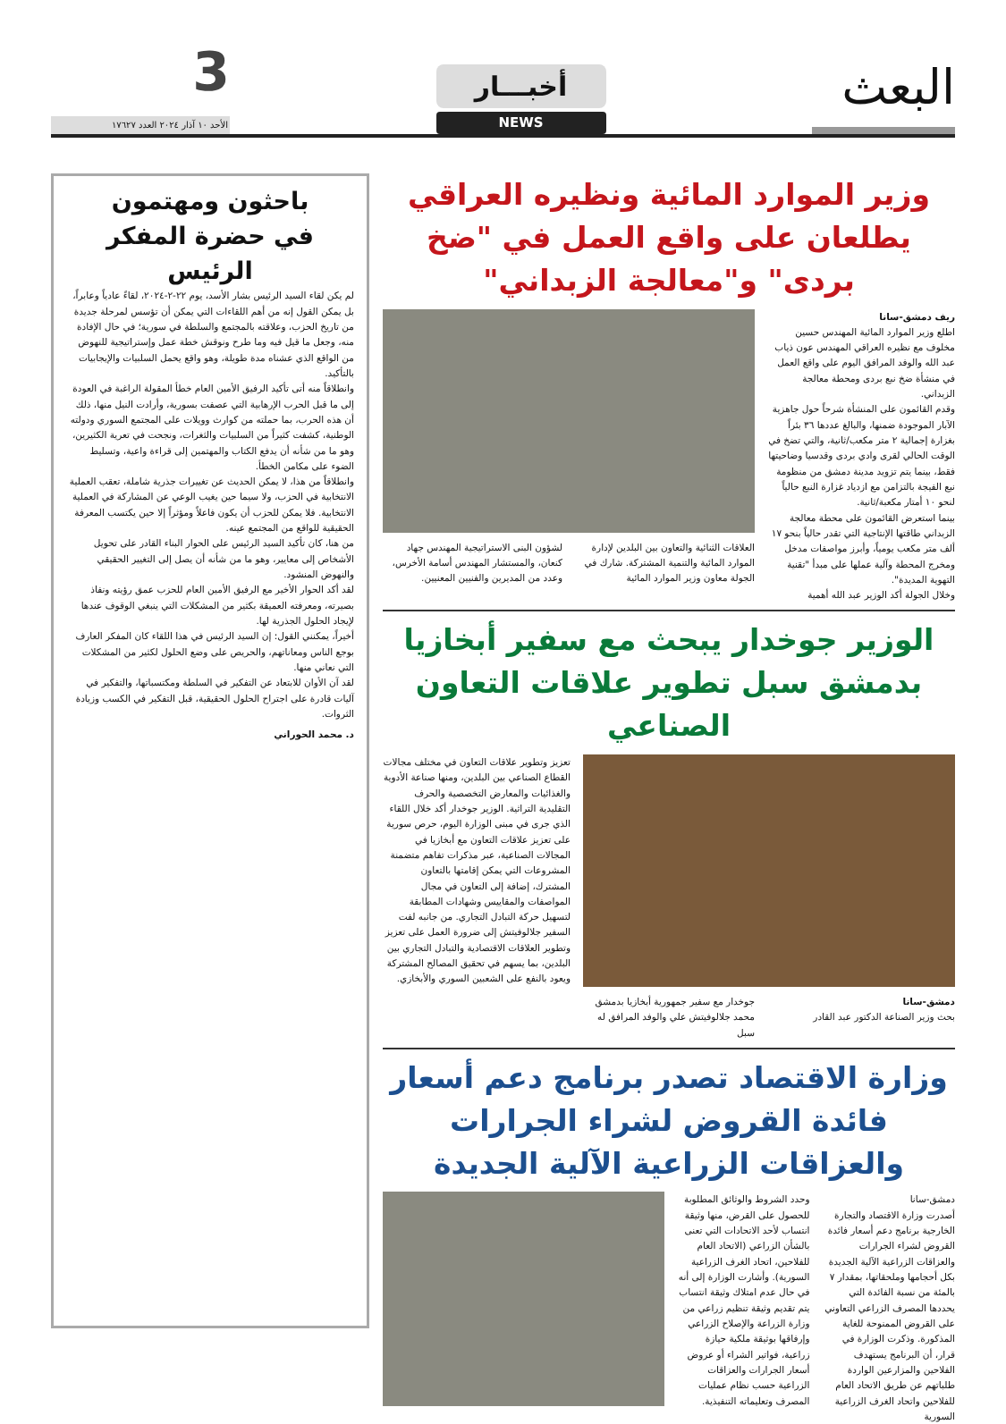البعث
أخبـــار
NEWS
3
الأحد ١٠ آذار ٢٠٢٤ العدد ١٧٦٢٧
وزير الموارد المائية ونظيره العراقي يطلعان على واقع العمل في "ضخ بردى" و"معالجة الزبداني"
ريف دمشق-سانا
اطلع وزير الموارد المائية المهندس حسين مخلوف مع نظيره العراقي المهندس عون ذياب عبد الله والوفد المرافق اليوم على واقع العمل في منشأة ضخ نبع بردى ومحطة معالجة الزبداني.
وقدم القائمون على المنشأة شرحاً حول جاهزية الآبار الموجودة ضمنها، والبالغ عددها ٣٦ بئراً بغزارة إجمالية ٢ متر مكعب/ثانية، والتي تضخ في الوقت الحالي لقرى وادي بردى وقدسيا وضاحيتها فقط، بينما يتم تزويد مدينة دمشق من منظومة نبع الفيجة بالتزامن مع ازدياد غزارة النبع حالياً لنحو ١٠ أمتار مكعبة/ثانية.
بينما استعرض القائمون على محطة معالجة الزبداني طاقتها الإنتاجية التي تقدر حالياً بنحو ١٧ ألف متر مكعب يومياً، وأبرز مواصفات مدخل ومخرج المحطة وآلية عملها على مبدأ "تقنية التهوية المديدة".
وخلال الجولة أكد الوزير عبد الله أهمية
العلاقات الثنائية والتعاون بين البلدين لإدارة الموارد المائية والتنمية المشتركة. شارك في الجولة معاون وزير الموارد المائية
لشؤون البنى الاستراتيجية المهندس جهاد كنعان، والمستشار المهندس أسامة الأخرس، وعدد من المديرين والفنيين المعنيين.
الوزير جوخدار يبحث مع سفير أبخازيا بدمشق سبل تطوير علاقات التعاون الصناعي
دمشق-سانا
بحث وزير الصناعة الدكتور عبد القادر
جوخدار مع سفير جمهورية أبخازيا بدمشق محمد جلالوفيتش علي والوفد المرافق له سبل
تعزيز وتطوير علاقات التعاون في مختلف مجالات القطاع الصناعي بين البلدين، ومنها صناعة الأدوية والغذائيات والمعارض التخصصية والحرف التقليدية التراثية. الوزير جوخدار أكد خلال اللقاء الذي جرى في مبنى الوزارة اليوم، حرص سورية على تعزيز علاقات التعاون مع أبخازيا في المجالات الصناعية، عبر مذكرات تفاهم متضمنة المشروعات التي يمكن إقامتها بالتعاون المشترك، إضافة إلى التعاون في مجال المواصفات والمقاييس وشهادات المطابقة لتسهيل حركة التبادل التجاري. من جانبه لفت السفير جلالوفيتش إلى ضرورة العمل على تعزيز وتطوير العلاقات الاقتصادية والتبادل التجاري بين البلدين، بما يسهم في تحقيق المصالح المشتركة ويعود بالنفع على الشعبين السوري والأبخازي.
وزارة الاقتصاد تصدر برنامج دعم أسعار فائدة القروض لشراء الجرارات والعزاقات الزراعية الآلية الجديدة
دمشق-سانا
أصدرت وزارة الاقتصاد والتجارة الخارجية برنامج دعم أسعار فائدة القروض لشراء الجرارات والعزاقات الزراعية الآلية الجديدة بكل أحجامها وملحقاتها، بمقدار ٧ بالمئة من نسبة الفائدة التي يحددها المصرف الزراعي التعاوني على القروض الممنوحة للغاية المذكورة. وذكرت الوزارة في قرار، أن البرنامج يستهدف الفلاحين والمزارعين الواردة طلباتهم عن طريق الاتحاد العام للفلاحين واتحاد الغرف الزراعية السورية
وحدد الشروط والوثائق المطلوبة للحصول على القرض، منها وثيقة انتساب لأحد الاتحادات التي تعنى بالشأن الزراعي (الاتحاد العام للفلاحين، اتحاد الغرف الزراعية السورية). وأشارت الوزارة إلى أنه في حال عدم امتلاك وثيقة انتساب يتم تقديم وثيقة تنظيم زراعي من وزارة الزراعة والإصلاح الزراعي وإرفاقها بوثيقة ملكية حيازة زراعية، فواتير الشراء أو عروض أسعار الجرارات والعزاقات الزراعية حسب نظام عمليات المصرف وتعليماته التنفيذية.
باحثون ومهتمون
في حضرة المفكر الرئيس
لم يكن لقاء السيد الرئيس بشار الأسد، يوم ٢٢-٢-٢٠٢٤، لقاءً عادياً وعابراً، بل يمكن القول إنه من أهم اللقاءات التي يمكن أن تؤسس لمرحلة جديدة من تاريخ الحزب، وعلاقته بالمجتمع والسلطة في سورية؛ في حال الإفادة منه، وجعل ما قيل فيه وما طرح ونوقش خطة عمل وإستراتيجية للنهوض من الواقع الذي عشناه مدة طويلة، وهو واقع يحمل السلبيات والإيجابيات بالتأكيد.
وانطلاقاً منه أتى تأكيد الرفيق الأمين العام خطأ المقولة الراغبة في العودة إلى ما قبل الحرب الإرهابية التي عصفت بسورية، وأرادت النيل منها، ذلك أن هذه الحرب، بما حملته من كوارث وويلات على المجتمع السوري ودولته الوطنية، كشفت كثيراً من السلبيات والثغرات، ونجحت في تعرية الكثيرين، وهو ما من شأنه أن يدفع الكتاب والمهتمين إلى قراءة واعية، وتسليط الضوء على مكامن الخطأ.
وانطلاقاً من هذا، لا يمكن الحديث عن تغييرات جذرية شاملة، تعقب العملية الانتخابية في الحزب، ولا سيما حين يغيب الوعي عن المشاركة في العملية الانتخابية. فلا يمكن للحزب أن يكون فاعلاً ومؤثراً إلا حين يكتسب المعرفة الحقيقية للواقع من المجتمع عينه.
من هنا، كان تأكيد السيد الرئيس على الحوار البناء القادر على تحويل الأشخاص إلى معايير، وهو ما من شأنه أن يصل إلى التغيير الحقيقي والنهوض المنشود.
لقد أكد الحوار الأخير مع الرفيق الأمين العام للحزب عمق رؤيته ونفاذ بصيرته، ومعرفته العميقة بكثير من المشكلات التي ينبغي الوقوف عندها لإيجاد الحلول الجذرية لها.
أخيراً، يمكنني القول: إن السيد الرئيس في هذا اللقاء كان المفكر العارف بوجع الناس ومعاناتهم، والحريص على وضع الحلول لكثير من المشكلات التي نعاني منها.
لقد آن الأوان للابتعاد عن التفكير في السلطة ومكتسباتها، والتفكير في آليات قادرة على اجتراح الحلول الحقيقية، قبل التفكير في الكسب وزيادة الثروات.
د. محمد الحوراني